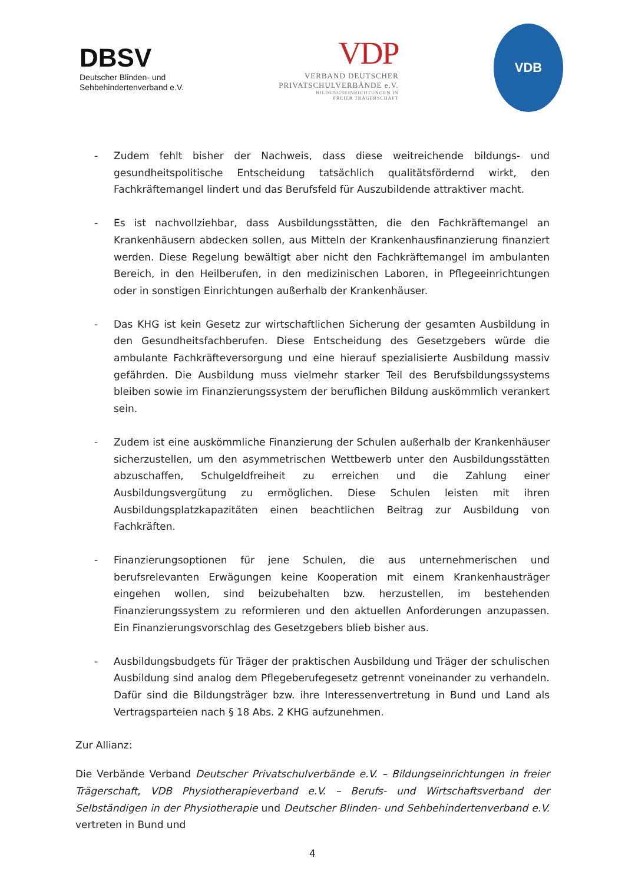DBSV
Deutscher Blinden- und
Sehbehindertenverband e.V.
VDP
VERBAND DEUTSCHER
PRIVATSCHULVERBÄNDE e.V.
BILDUNGSEINRICHTUNGEN IN
FREIER TRÄGERSCHAFT
VDB
- Zudem fehlt bisher der Nachweis, dass diese weitreichende bildungs- und gesundheitspolitische Entscheidung tatsächlich qualitätsfördernd wirkt, den Fachkräftemangel lindert und das Berufsfeld für Auszubildende attraktiver macht.
- Es ist nachvollziehbar, dass Ausbildungsstätten, die den Fachkräftemangel an Krankenhäusern abdecken sollen, aus Mitteln der Krankenhausfinanzierung finanziert werden. Diese Regelung bewältigt aber nicht den Fachkräftemangel im ambulanten Bereich, in den Heilberufen, in den medizinischen Laboren, in Pflegeeinrichtungen oder in sonstigen Einrichtungen außerhalb der Krankenhäuser.
- Das KHG ist kein Gesetz zur wirtschaftlichen Sicherung der gesamten Ausbildung in den Gesundheitsfachberufen. Diese Entscheidung des Gesetzgebers würde die ambulante Fachkräfteversorgung und eine hierauf spezialisierte Ausbildung massiv gefährden. Die Ausbildung muss vielmehr starker Teil des Berufsbildungssystems bleiben sowie im Finanzierungssystem der beruflichen Bildung auskömmlich verankert sein.
- Zudem ist eine auskömmliche Finanzierung der Schulen außerhalb der Krankenhäuser sicherzustellen, um den asymmetrischen Wettbewerb unter den Ausbildungsstätten abzuschaffen, Schulgeldfreiheit zu erreichen und die Zahlung einer Ausbildungsvergütung zu ermöglichen. Diese Schulen leisten mit ihren Ausbildungsplatzkapazitäten einen beachtlichen Beitrag zur Ausbildung von Fachkräften.
- Finanzierungsoptionen für jene Schulen, die aus unternehmerischen und berufsrelevanten Erwägungen keine Kooperation mit einem Krankenhausträger eingehen wollen, sind beizubehalten bzw. herzustellen, im bestehenden Finanzierungssystem zu reformieren und den aktuellen Anforderungen anzupassen. Ein Finanzierungsvorschlag des Gesetzgebers blieb bisher aus.
- Ausbildungsbudgets für Träger der praktischen Ausbildung und Träger der schulischen Ausbildung sind analog dem Pflegeberufegesetz getrennt voneinander zu verhandeln. Dafür sind die Bildungsträger bzw. ihre Interessenvertretung in Bund und Land als Vertragsparteien nach § 18 Abs. 2 KHG aufzunehmen.
Zur Allianz:
Die Verbände Verband Deutscher Privatschulverbände e.V. – Bildungseinrichtungen in freier Trägerschaft, VDB Physiotherapieverband e.V. – Berufs- und Wirtschaftsverband der Selbständigen in der Physiotherapie und Deutscher Blinden- und Sehbehindertenverband e.V. vertreten in Bund und
4